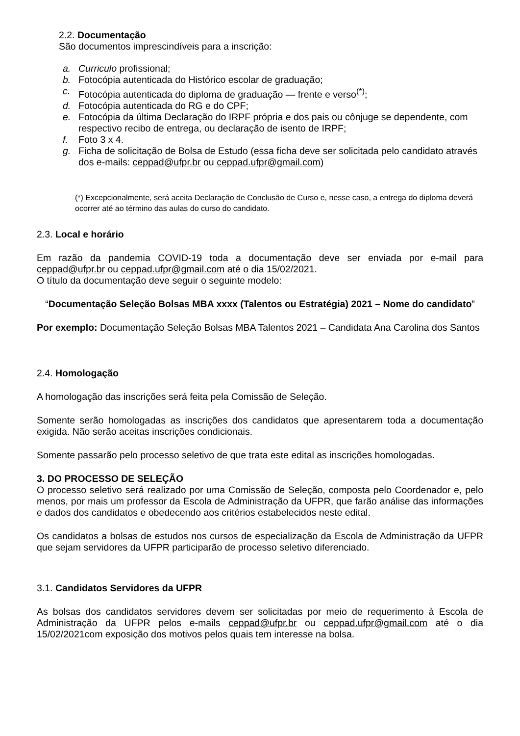2.2. Documentação
São documentos imprescindíveis para a inscrição:
a. Curriculo profissional;
b. Fotocópia autenticada do Histórico escolar de graduação;
c. Fotocópia autenticada do diploma de graduação — frente e verso<sup>(*)</sup>;
d. Fotocópia autenticada do RG e do CPF;
e. Fotocópia da última Declaração do IRPF própria e dos pais ou cônjuge se dependente, com respectivo recibo de entrega, ou declaração de isento de IRPF;
f. Foto 3 x 4.
g. Ficha de solicitação de Bolsa de Estudo (essa ficha deve ser solicitada pelo candidato através dos e-mails: ceppad@ufpr.br ou ceppad.ufpr@gmail.com)
(*) Excepcionalmente, será aceita Declaração de Conclusão de Curso e, nesse caso, a entrega do diploma deverá ocorrer até ao término das aulas do curso do candidato.
2.3. Local e horário
Em razão da pandemia COVID-19 toda a documentação deve ser enviada por e-mail para ceppad@ufpr.br ou ceppad.ufpr@gmail.com até o dia 15/02/2021.
O título da documentação deve seguir o seguinte modelo:
“Documentação Seleção Bolsas MBA xxxx (Talentos ou Estratégia) 2021 – Nome do candidato”
Por exemplo: Documentação Seleção Bolsas MBA Talentos 2021 – Candidata Ana Carolina dos Santos
2.4. Homologação
A homologação das inscrições será feita pela Comissão de Seleção.
Somente serão homologadas as inscrições dos candidatos que apresentarem toda a documentação exigida. Não serão aceitas inscrições condicionais.
Somente passarão pelo processo seletivo de que trata este edital as inscrições homologadas.
3. DO PROCESSO DE SELEÇÃO
O processo seletivo será realizado por uma Comissão de Seleção, composta pelo Coordenador e, pelo menos, por mais um professor da Escola de Administração da UFPR, que farão análise das informações e dados dos candidatos e obedecendo aos critérios estabelecidos neste edital.
Os candidatos a bolsas de estudos nos cursos de especialização da Escola de Administração da UFPR que sejam servidores da UFPR participarão de processo seletivo diferenciado.
3.1. Candidatos Servidores da UFPR
As bolsas dos candidatos servidores devem ser solicitadas por meio de requerimento à Escola de Administração da UFPR pelos e-mails ceppad@ufpr.br ou ceppad.ufpr@gmail.com até o dia 15/02/2021com exposição dos motivos pelos quais tem interesse na bolsa.